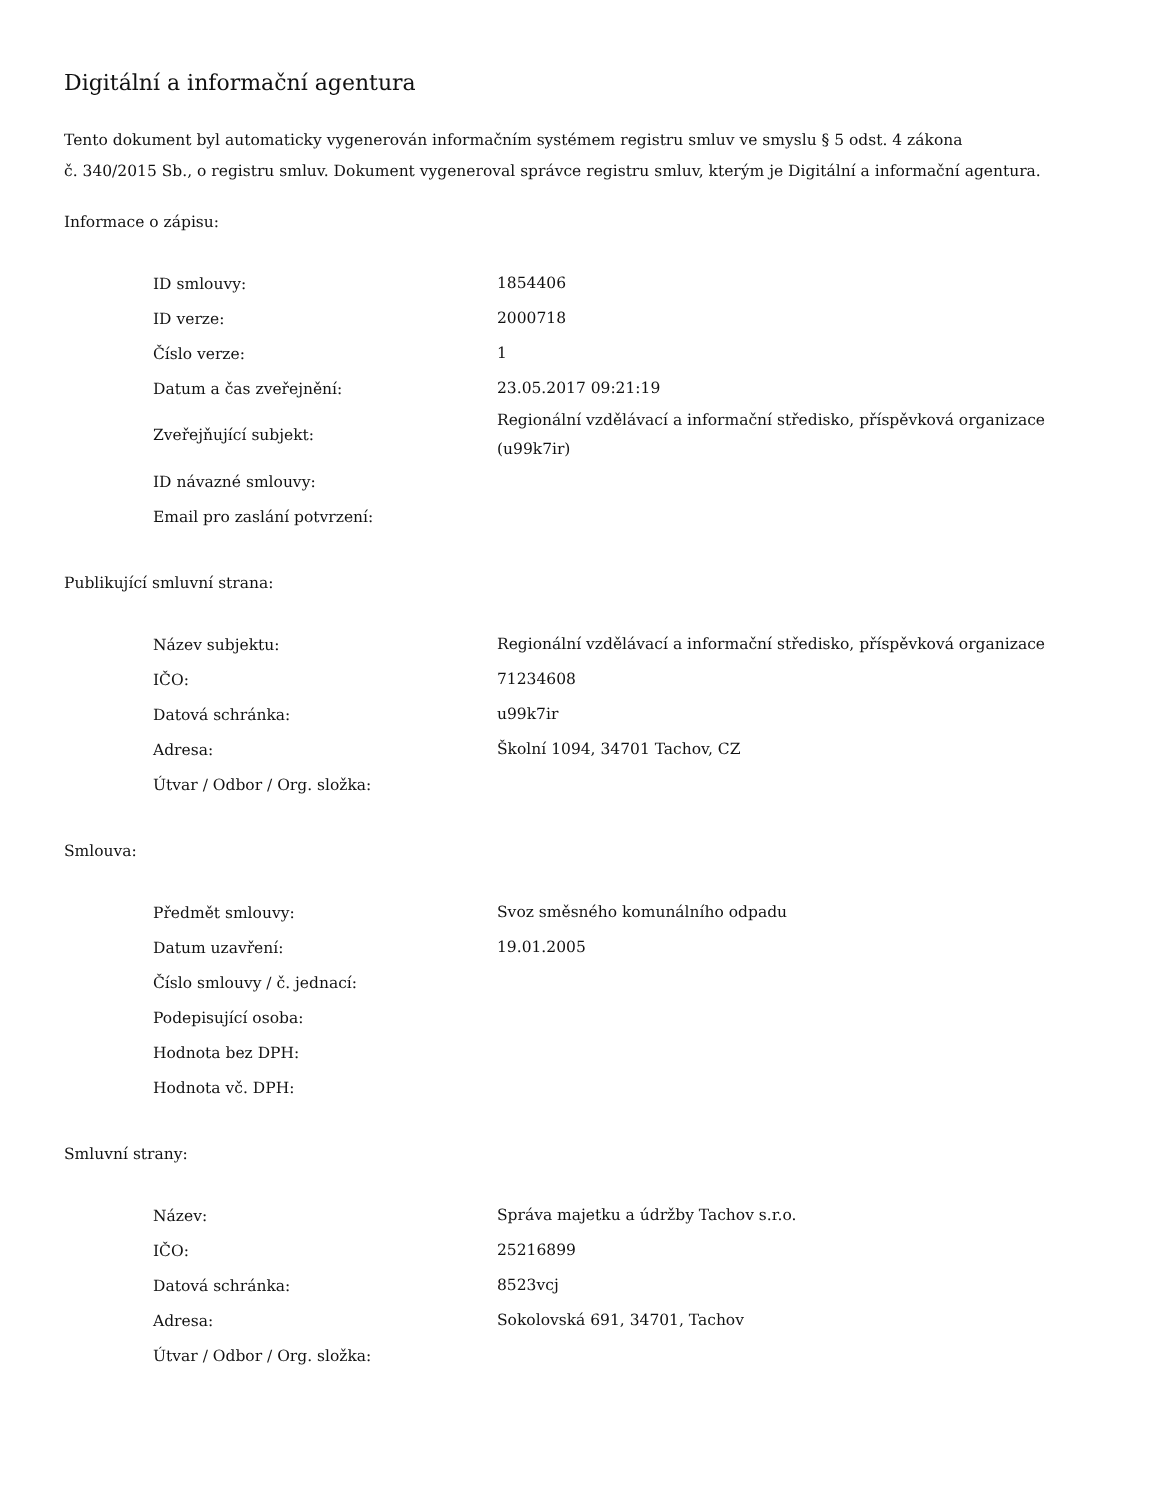Digitální a informační agentura
Tento dokument byl automaticky vygenerován informačním systémem registru smluv ve smyslu § 5 odst. 4 zákona
č. 340/2015 Sb., o registru smluv. Dokument vygeneroval správce registru smluv, kterým je Digitální a informační agentura.
Informace o zápisu:
| ID smlouvy: | 1854406 |
| ID verze: | 2000718 |
| Číslo verze: | 1 |
| Datum a čas zveřejnění: | 23.05.2017 09:21:19 |
| Zveřejňující subjekt: | Regionální vzdělávací a informační středisko, příspěvková organizace (u99k7ir) |
| ID návazné smlouvy: | |
| Email pro zaslání potvrzení: | |
Publikující smluvní strana:
| Název subjektu: | Regionální vzdělávací a informační středisko, příspěvková organizace |
| IČO: | 71234608 |
| Datová schránka: | u99k7ir |
| Adresa: | Školní 1094, 34701 Tachov, CZ |
| Útvar / Odbor / Org. složka: | |
Smlouva:
| Předmět smlouvy: | Svoz směsného komunálního odpadu |
| Datum uzavření: | 19.01.2005 |
| Číslo smlouvy / č. jednací: | |
| Podepisující osoba: | |
| Hodnota bez DPH: | |
| Hodnota vč. DPH: | |
Smluvní strany:
| Název: | Správa majetku a údržby Tachov s.r.o. |
| IČO: | 25216899 |
| Datová schránka: | 8523vcj |
| Adresa: | Sokolovská 691, 34701, Tachov |
| Útvar / Odbor / Org. složka: | |